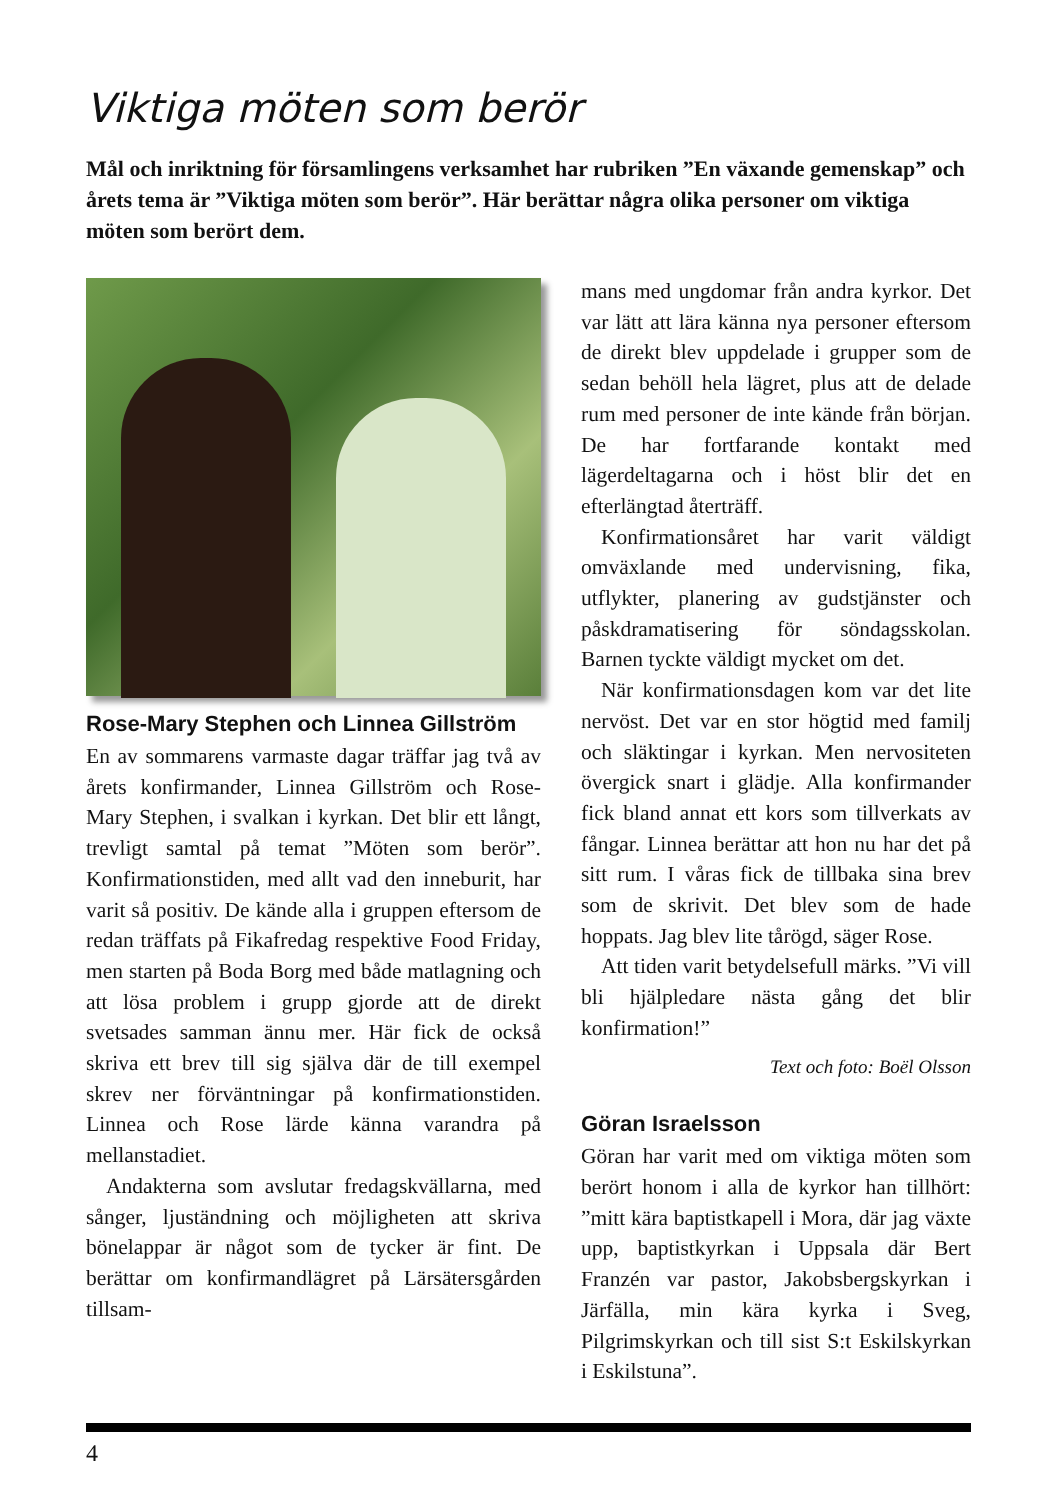Viktiga möten som berör
Mål och inriktning för församlingens verksamhet har rubriken ”En växande gemenskap” och årets tema är ”Viktiga möten som berör”. Här berättar några olika personer om viktiga möten som berört dem.
Rose-Mary Stephen och Linnea Gillström
En av sommarens varmaste dagar träffar jag två av årets konfirmander, Linnea Gillström och Rose-Mary Stephen, i svalkan i kyrkan. Det blir ett långt, trevligt samtal på temat ”Möten som berör”. Konfirmationstiden, med allt vad den inneburit, har varit så positiv. De kände alla i gruppen eftersom de redan träffats på Fikafredag respektive Food Friday, men starten på Boda Borg med både matlagning och att lösa problem i grupp gjorde att de direkt svetsades samman ännu mer. Här fick de också skriva ett brev till sig själva där de till exempel skrev ner förväntningar på konfirmationstiden. Linnea och Rose lärde känna varandra på mellanstadiet.
Andakterna som avslutar fredagskvällarna, med sånger, ljuständning och möjligheten att skriva bönelappar är något som de tycker är fint. De berättar om konfirmandlägret på Lärsätersgården tillsam-
mans med ungdomar från andra kyrkor. Det var lätt att lära känna nya personer eftersom de direkt blev uppdelade i grupper som de sedan behöll hela lägret, plus att de delade rum med personer de inte kände från början. De har fortfarande kontakt med lägerdeltagarna och i höst blir det en efterlängtad återträff.
Konfirmationsåret har varit väldigt omväxlande med undervisning, fika, utflykter, planering av gudstjänster och påskdramatisering för söndagsskolan. Barnen tyckte väldigt mycket om det.
När konfirmationsdagen kom var det lite nervöst. Det var en stor högtid med familj och släktingar i kyrkan. Men nervositeten övergick snart i glädje. Alla konfirmander fick bland annat ett kors som tillverkats av fångar. Linnea berättar att hon nu har det på sitt rum. I våras fick de tillbaka sina brev som de skrivit. Det blev som de hade hoppats. Jag blev lite tårögd, säger Rose.
Att tiden varit betydelsefull märks. ”Vi vill bli hjälpledare nästa gång det blir konfirmation!”
Text och foto: Boël Olsson
Göran Israelsson
Göran har varit med om viktiga möten som berört honom i alla de kyrkor han tillhört: ”mitt kära baptistkapell i Mora, där jag växte upp, baptistkyrkan i Uppsala där Bert Franzén var pastor, Jakobsbergskyrkan i Järfälla, min kära kyrka i Sveg, Pilgrimskyrkan och till sist S:t Eskilskyrkan i Eskilstuna”.
4